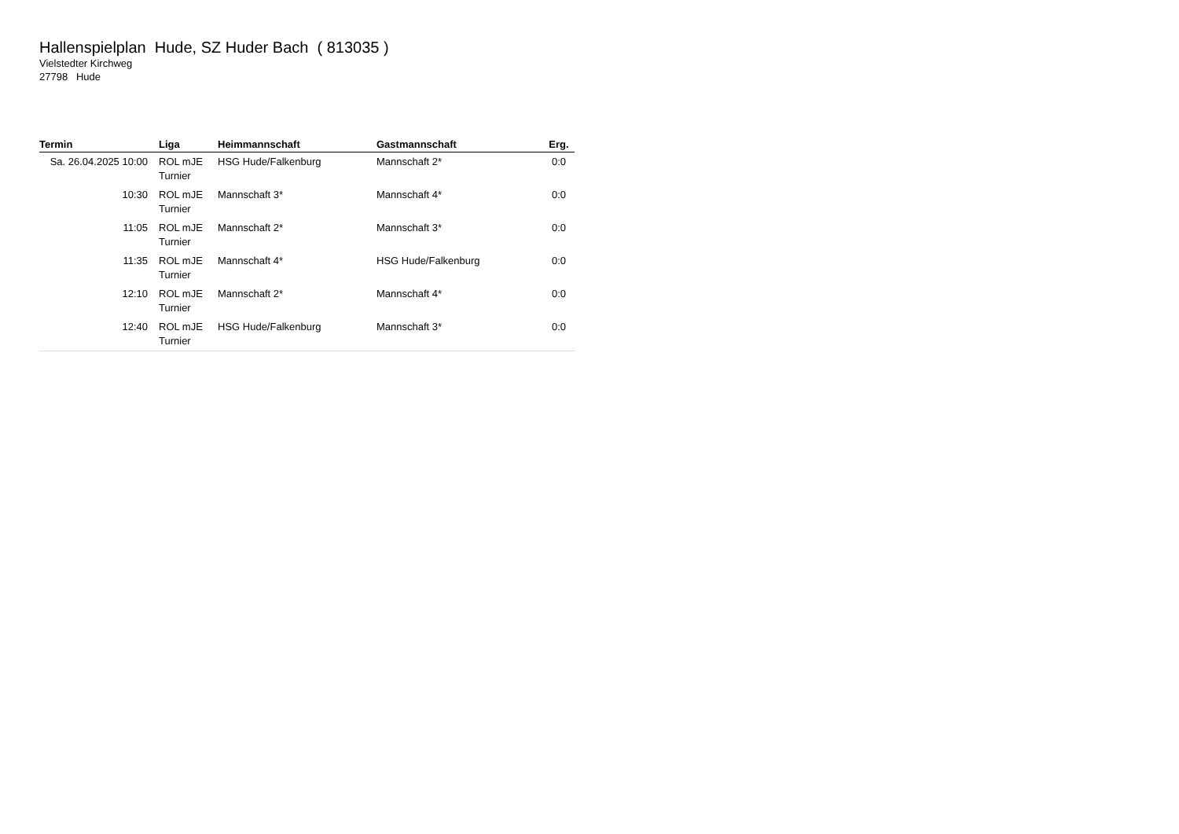Hallenspielplan Hude, SZ Huder Bach ( 813035 )
Vielstedter Kirchweg
27798 Hude
| Termin | Liga | Heimmannschaft | Gastmannschaft | Erg. |
| --- | --- | --- | --- | --- |
| Sa. 26.04.2025 10:00 | ROL mJE Turnier | HSG Hude/Falkenburg | Mannschaft 2* | 0:0 |
| 10:30 | ROL mJE Turnier | Mannschaft 3* | Mannschaft 4* | 0:0 |
| 11:05 | ROL mJE Turnier | Mannschaft 2* | Mannschaft 3* | 0:0 |
| 11:35 | ROL mJE Turnier | Mannschaft 4* | HSG Hude/Falkenburg | 0:0 |
| 12:10 | ROL mJE Turnier | Mannschaft 2* | Mannschaft 4* | 0:0 |
| 12:40 | ROL mJE Turnier | HSG Hude/Falkenburg | Mannschaft 3* | 0:0 |